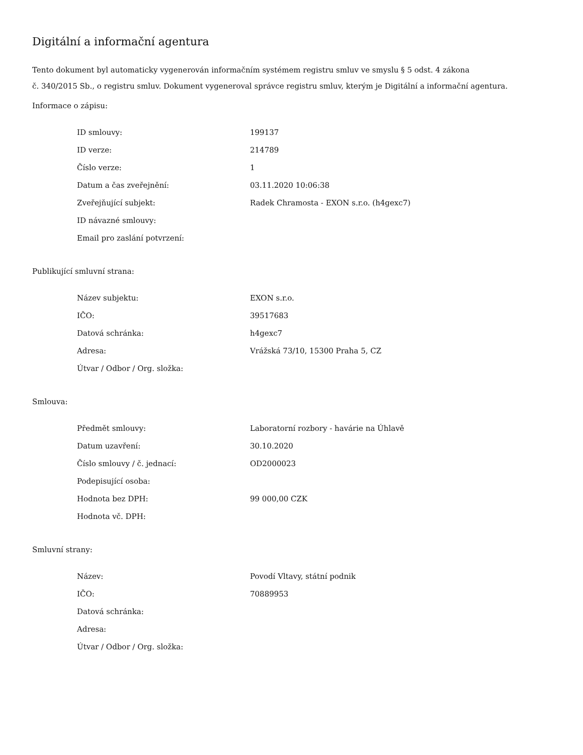Digitální a informační agentura
Tento dokument byl automaticky vygenerován informačním systémem registru smluv ve smyslu § 5 odst. 4 zákona
č. 340/2015 Sb., o registru smluv. Dokument vygeneroval správce registru smluv, kterým je Digitální a informační agentura.
Informace o zápisu:
| ID smlouvy: | 199137 |
| ID verze: | 214789 |
| Číslo verze: | 1 |
| Datum a čas zveřejnění: | 03.11.2020 10:06:38 |
| Zveřejňující subjekt: | Radek Chramosta - EXON s.r.o. (h4gexc7) |
| ID návazné smlouvy: | |
| Email pro zaslání potvrzení: | |
Publikující smluvní strana:
| Název subjektu: | EXON s.r.o. |
| IČO: | 39517683 |
| Datová schránka: | h4gexc7 |
| Adresa: | Vrážská 73/10, 15300 Praha 5, CZ |
| Útvar / Odbor / Org. složka: | |
Smlouva:
| Předmět smlouvy: | Laboratorní rozbory - havárie na Úhlavě |
| Datum uzavření: | 30.10.2020 |
| Číslo smlouvy / č. jednací: | OD2000023 |
| Podepisující osoba: | |
| Hodnota bez DPH: | 99 000,00 CZK |
| Hodnota vč. DPH: | |
Smluvní strany:
| Název: | Povodí Vltavy, státní podnik |
| IČO: | 70889953 |
| Datová schránka: | |
| Adresa: | |
| Útvar / Odbor / Org. složka: | |